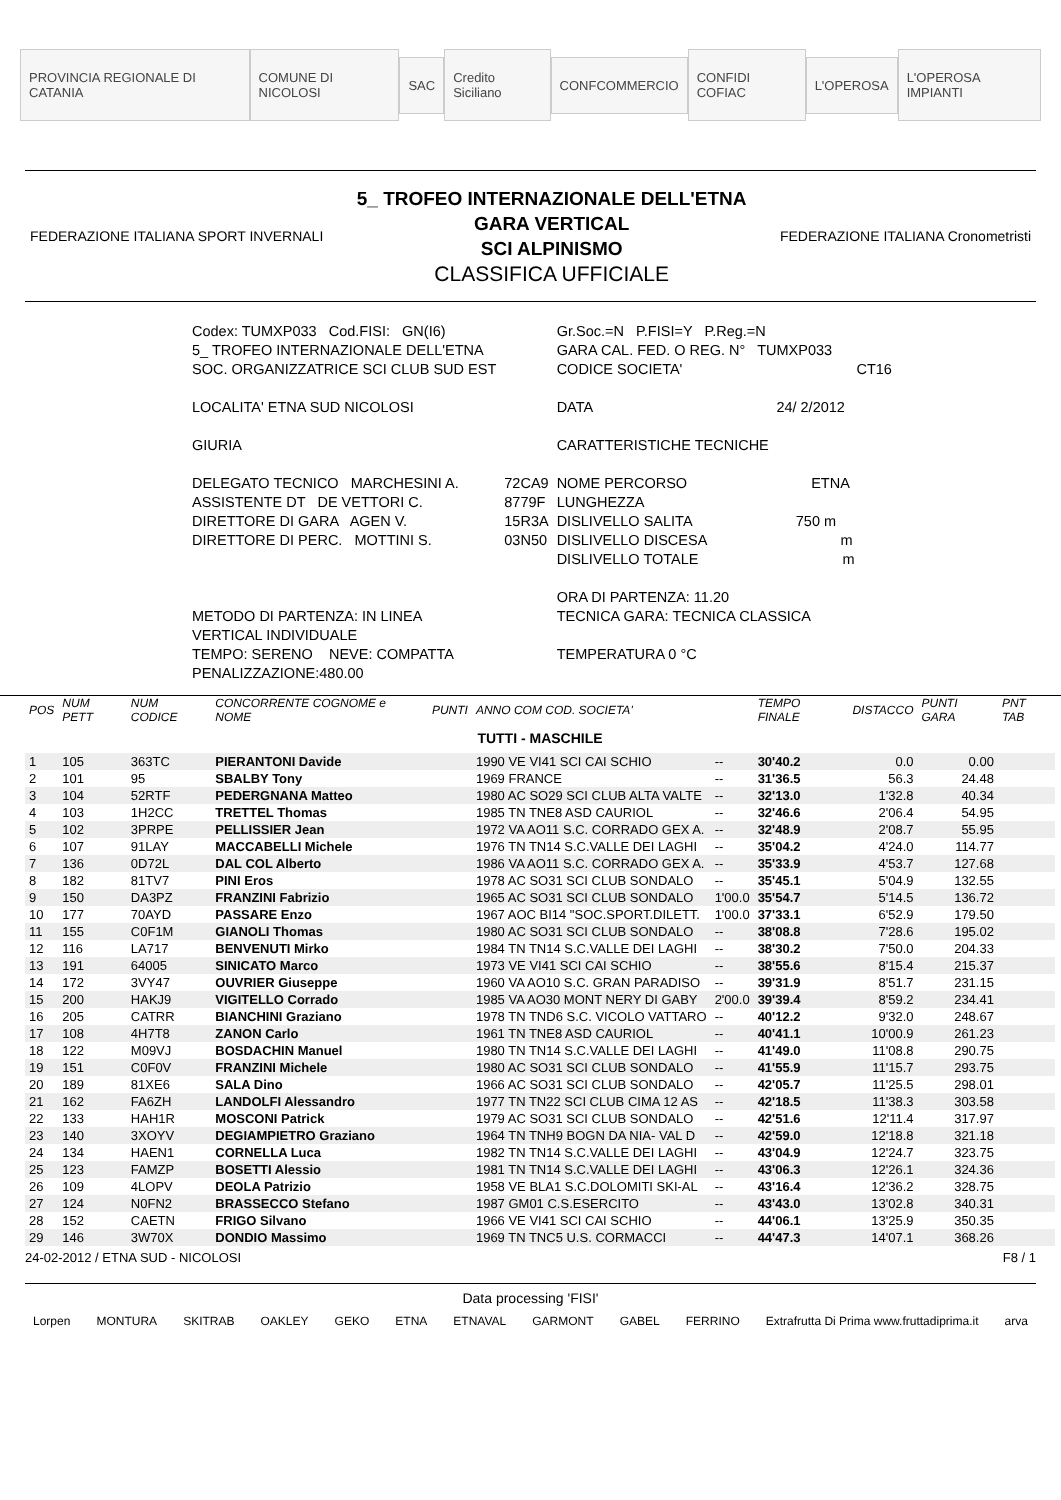PROVINCIA REGIONALE DI CATANIA COMUNE DI NICOLOSI SAC Credito Siciliano CONFCOMMERCIO CONFIDI COFIAC L'OPEROSA L'OPEROSA IMPIANTI
FEDERAZIONE ITALIANA SPORT INVERNALI
5_ TROFEO INTERNAZIONALE DELL'ETNA
GARA VERTICAL
SCI ALPINISMO
CLASSIFICA UFFICIALE
FEDERAZIONE ITALIANA Cronometristi
| Codex: TUMXP033 Cod.FISI: GN(I6) | | Gr.Soc.=N P.FISI=Y P.Reg.=N |
| 5_ TROFEO INTERNAZIONALE DELL'ETNA | | GARA CAL. FED. O REG. N° TUMXP033 |
| SOC. ORGANIZZATRICE SCI CLUB SUD EST | | CODICE SOCIETA' CT16 |
| LOCALITA' ETNA SUD NICOLOSI | | DATA 24/ 2/2012 |
| GIURIA | | CARATTERISTICHE TECNICHE |
| DELEGATO TECNICO MARCHESINI A. | 72CA9 | NOME PERCORSO ETNA |
| ASSISTENTE DT DE VETTORI C. | 8779F | LUNGHEZZA |
| DIRETTORE DI GARA AGEN V. | 15R3A | DISLIVELLO SALITA 750 m |
| DIRETTORE DI PERC. MOTTINI S. | 03N50 | DISLIVELLO DISCESA m |
| | | DISLIVELLO TOTALE m |
| | | ORA DI PARTENZA: 11.20 |
| METODO DI PARTENZA: IN LINEA | | TECNICA GARA: TECNICA CLASSICA |
| VERTICAL INDIVIDUALE | | |
| TEMPO: SERENO NEVE: COMPATTA | | TEMPERATURA 0 °C |
| PENALIZZAZIONE:480.00 | | |
| POS | NUM PETT | NUM CODICE | CONCORRENTE COGNOME e NOME | PUNTI | ANNO COM COD. SOCIETA' | | TEMPO FINALE | DISTACCO | PUNTI GARA | PNT TAB |
| --- | --- | --- | --- | --- | --- | --- | --- | --- | --- | --- |
| TUTTI - MASCHILE | | | | | | | | | | |
| 1 | 105 | 363TC | PIERANTONI Davide | | 1990 VE VI41 SCI CAI SCHIO | -- | 30'40.2 | 0.0 | 0.00 | |
| 2 | 101 | 95 | SBALBY Tony | | 1969 FRANCE | -- | 31'36.5 | 56.3 | 24.48 | |
| 3 | 104 | 52RTF | PEDERGNANA Matteo | | 1980 AC SO29 SCI CLUB ALTA VALTE | -- | 32'13.0 | 1'32.8 | 40.34 | |
| 4 | 103 | 1H2CC | TRETTEL Thomas | | 1985 TN TNE8 ASD CAURIOL | -- | 32'46.6 | 2'06.4 | 54.95 | |
| 5 | 102 | 3PRPE | PELLISSIER Jean | | 1972 VA AO11 S.C. CORRADO GEX A. | -- | 32'48.9 | 2'08.7 | 55.95 | |
| 6 | 107 | 91LAY | MACCABELLI Michele | | 1976 TN TN14 S.C.VALLE DEI LAGHI | -- | 35'04.2 | 4'24.0 | 114.77 | |
| 7 | 136 | 0D72L | DAL COL Alberto | | 1986 VA AO11 S.C. CORRADO GEX A. | -- | 35'33.9 | 4'53.7 | 127.68 | |
| 8 | 182 | 81TV7 | PINI Eros | | 1978 AC SO31 SCI CLUB SONDALO | -- | 35'45.1 | 5'04.9 | 132.55 | |
| 9 | 150 | DA3PZ | FRANZINI Fabrizio | | 1965 AC SO31 SCI CLUB SONDALO | 1'00.0 | 35'54.7 | 5'14.5 | 136.72 | |
| 10 | 177 | 70AYD | PASSARE Enzo | | 1967 AOC BI14 "SOC.SPORT.DILETT. | 1'00.0 | 37'33.1 | 6'52.9 | 179.50 | |
| 11 | 155 | C0F1M | GIANOLI Thomas | | 1980 AC SO31 SCI CLUB SONDALO | -- | 38'08.8 | 7'28.6 | 195.02 | |
| 12 | 116 | LA717 | BENVENUTI Mirko | | 1984 TN TN14 S.C.VALLE DEI LAGHI | -- | 38'30.2 | 7'50.0 | 204.33 | |
| 13 | 191 | 64005 | SINICATO Marco | | 1973 VE VI41 SCI CAI SCHIO | -- | 38'55.6 | 8'15.4 | 215.37 | |
| 14 | 172 | 3VY47 | OUVRIER Giuseppe | | 1960 VA AO10 S.C. GRAN PARADISO | -- | 39'31.9 | 8'51.7 | 231.15 | |
| 15 | 200 | HAKJ9 | VIGITELLO Corrado | | 1985 VA AO30 MONT NERY DI GABY | 2'00.0 | 39'39.4 | 8'59.2 | 234.41 | |
| 16 | 205 | CATRR | BIANCHINI Graziano | | 1978 TN TND6 S.C. VICOLO VATTARO | -- | 40'12.2 | 9'32.0 | 248.67 | |
| 17 | 108 | 4H7T8 | ZANON Carlo | | 1961 TN TNE8 ASD CAURIOL | -- | 40'41.1 | 10'00.9 | 261.23 | |
| 18 | 122 | M09VJ | BOSDACHIN Manuel | | 1980 TN TN14 S.C.VALLE DEI LAGHI | -- | 41'49.0 | 11'08.8 | 290.75 | |
| 19 | 151 | C0F0V | FRANZINI Michele | | 1980 AC SO31 SCI CLUB SONDALO | -- | 41'55.9 | 11'15.7 | 293.75 | |
| 20 | 189 | 81XE6 | SALA Dino | | 1966 AC SO31 SCI CLUB SONDALO | -- | 42'05.7 | 11'25.5 | 298.01 | |
| 21 | 162 | FA6ZH | LANDOLFI Alessandro | | 1977 TN TN22 SCI CLUB CIMA 12 AS | -- | 42'18.5 | 11'38.3 | 303.58 | |
| 22 | 133 | HAH1R | MOSCONI Patrick | | 1979 AC SO31 SCI CLUB SONDALO | -- | 42'51.6 | 12'11.4 | 317.97 | |
| 23 | 140 | 3XOYV | DEGIAMPIETRO Graziano | | 1964 TN TNH9 BOGN DA NIA- VAL D | -- | 42'59.0 | 12'18.8 | 321.18 | |
| 24 | 134 | HAEN1 | CORNELLA Luca | | 1982 TN TN14 S.C.VALLE DEI LAGHI | -- | 43'04.9 | 12'24.7 | 323.75 | |
| 25 | 123 | FAMZP | BOSETTI Alessio | | 1981 TN TN14 S.C.VALLE DEI LAGHI | -- | 43'06.3 | 12'26.1 | 324.36 | |
| 26 | 109 | 4LOPV | DEOLA Patrizio | | 1958 VE BLA1 S.C.DOLOMITI SKI-AL | -- | 43'16.4 | 12'36.2 | 328.75 | |
| 27 | 124 | N0FN2 | BRASSECCO Stefano | | 1987 GM01 C.S.ESERCITO | -- | 43'43.0 | 13'02.8 | 340.31 | |
| 28 | 152 | CAETN | FRIGO Silvano | | 1966 VE VI41 SCI CAI SCHIO | -- | 44'06.1 | 13'25.9 | 350.35 | |
| 29 | 146 | 3W70X | DONDIO Massimo | | 1969 TN TNC5 U.S. CORMACCI | -- | 44'47.3 | 14'07.1 | 368.26 | |
24-02-2012 / ETNA SUD - NICOLOSI F8 / 1
Data processing 'FISI'
Lorpen MONTURA SKITRAB OAKLEY GEKO ETNA ETNAVAL GARMONT GABEL FERRINO Extrafrutta Di Prima www.fruttadiprima.it arva